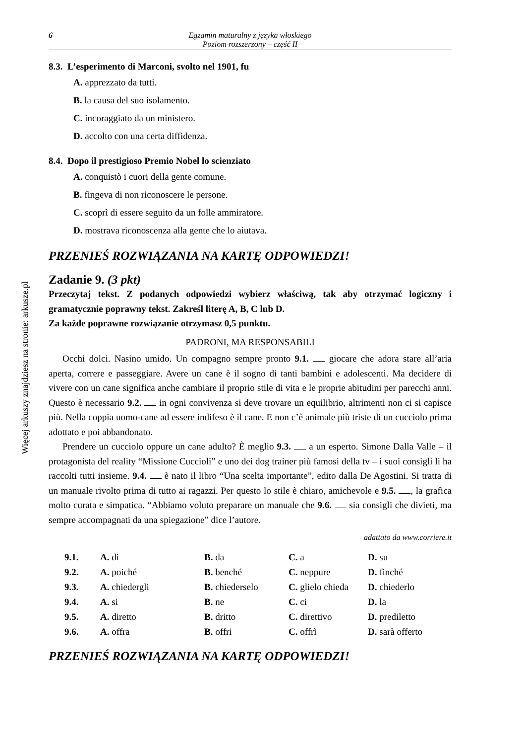Więcej arkuszy znajdziesz na stronie: arkusze.pl
6 Egzamin maturalny z języka włoskiego
Poziom rozszerzony – część II
8.3. L’esperimento di Marconi, svolto nel 1901, fu
A. apprezzato da tutti.
B. la causa del suo isolamento.
C. incoraggiato da un ministero.
D. accolto con una certa diffidenza.
8.4. Dopo il prestigioso Premio Nobel lo scienziato
A. conquistò i cuori della gente comune.
B. fingeva di non riconoscere le persone.
C. scoprì di essere seguito da un folle ammiratore.
D. mostrava riconoscenza alla gente che lo aiutava.
PRZENIEŚ ROZWIĄZANIA NA KARTĘ ODPOWIEDZI!
Zadanie 9. (3 pkt)
Przeczytaj tekst. Z podanych odpowiedzi wybierz właściwą, tak aby otrzymać logiczny i gramatycznie poprawny tekst. Zakreśl literę A, B, C lub D.
Za każde poprawne rozwiązanie otrzymasz 0,5 punktu.
PADRONI, MA RESPONSABILI
Occhi dolci. Nasino umido. Un compagno sempre pronto 9.1. giocare che adora stare all’aria aperta, correre e passeggiare. Avere un cane è il sogno di tanti bambini e adolescenti. Ma decidere di vivere con un cane significa anche cambiare il proprio stile di vita e le proprie abitudini per parecchi anni. Questo è necessario 9.2. in ogni convivenza si deve trovare un equilibrio, altrimenti non ci si capisce più. Nella coppia uomo-cane ad essere indifeso è il cane. E non c’è animale più triste di un cucciolo prima adottato e poi abbandonato.
Prendere un cucciolo oppure un cane adulto? È meglio 9.3. a un esperto. Simone Dalla Valle – il protagonista del reality “Missione Cuccioli” e uno dei dog trainer più famosi della tv – i suoi consigli li ha raccolti tutti insieme. 9.4. è nato il libro “Una scelta importante”, edito dalla De Agostini. Si tratta di un manuale rivolto prima di tutto ai ragazzi. Per questo lo stile è chiaro, amichevole e 9.5. , la grafica molto curata e simpatica. “Abbiamo voluto preparare un manuale che 9.6. sia consigli che divieti, ma sempre accompagnati da una spiegazione” dice l’autore.
adattato da www.corriere.it
| 9.1. | A. di | B. da | C. a | D. su |
| 9.2. | A. poiché | B. benché | C. neppure | D. finché |
| 9.3. | A. chiedergli | B. chiederselo | C. glielo chieda | D. chiederlo |
| 9.4. | A. si | B. ne | C. ci | D. la |
| 9.5. | A. diretto | B. dritto | C. direttivo | D. prediletto |
| 9.6. | A. offra | B. offri | C. offrì | D. sarà offerto |
PRZENIEŚ ROZWIĄZANIA NA KARTĘ ODPOWIEDZI!